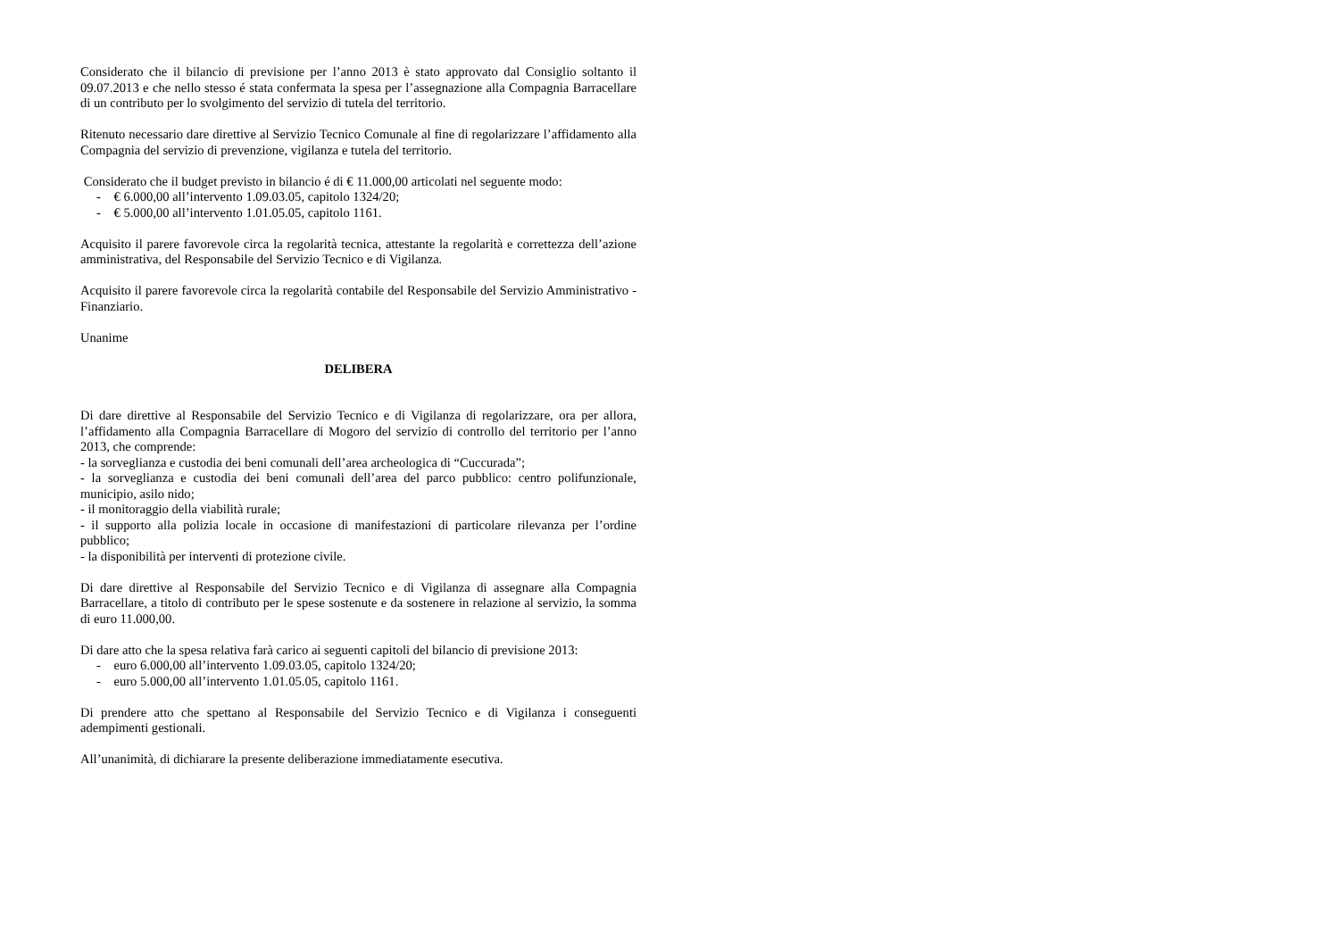Considerato che il bilancio di previsione per l’anno 2013 è stato approvato dal Consiglio soltanto il 09.07.2013 e che nello stesso é stata confermata la spesa per l’assegnazione alla Compagnia Barracellare di un contributo per lo svolgimento del servizio di tutela del territorio.
Ritenuto necessario dare direttive al Servizio Tecnico Comunale al fine di regolarizzare l’affidamento alla Compagnia del servizio di prevenzione, vigilanza e tutela del territorio.
Considerato che il budget previsto in bilancio é di € 11.000,00 articolati nel seguente modo:
- € 6.000,00 all’intervento 1.09.03.05, capitolo 1324/20;
- € 5.000,00 all’intervento 1.01.05.05, capitolo 1161.
Acquisito il parere favorevole circa la regolarità tecnica, attestante la regolarità e correttezza dell’azione amministrativa, del Responsabile del Servizio Tecnico e di Vigilanza.
Acquisito il parere favorevole circa la regolarità contabile del Responsabile del Servizio Amministrativo - Finanziario.
Unanime
DELIBERA
Di dare direttive al Responsabile del Servizio Tecnico e di Vigilanza di regolarizzare, ora per allora, l’affidamento alla Compagnia Barracellare di Mogoro del servizio di controllo del territorio per l’anno 2013, che comprende:
- la sorveglianza e custodia dei beni comunali dell’area archeologica di “Cuccurada”;
- la sorveglianza e custodia dei beni comunali dell’area del parco pubblico: centro polifunzionale, municipio, asilo nido;
- il monitoraggio della viabilità rurale;
- il supporto alla polizia locale in occasione di manifestazioni di particolare rilevanza per l’ordine pubblico;
- la disponibilità per interventi di protezione civile.
Di dare direttive al Responsabile del Servizio Tecnico e di Vigilanza di assegnare alla Compagnia Barracellare, a titolo di contributo per le spese sostenute e da sostenere in relazione al servizio, la somma di euro 11.000,00.
Di dare atto che la spesa relativa farà carico ai seguenti capitoli del bilancio di previsione 2013:
- euro 6.000,00 all’intervento 1.09.03.05, capitolo 1324/20;
- euro 5.000,00 all’intervento 1.01.05.05, capitolo 1161.
Di prendere atto che spettano al Responsabile del Servizio Tecnico e di Vigilanza i conseguenti adempimenti gestionali.
All’unanimità, di dichiarare la presente deliberazione immediatamente esecutiva.